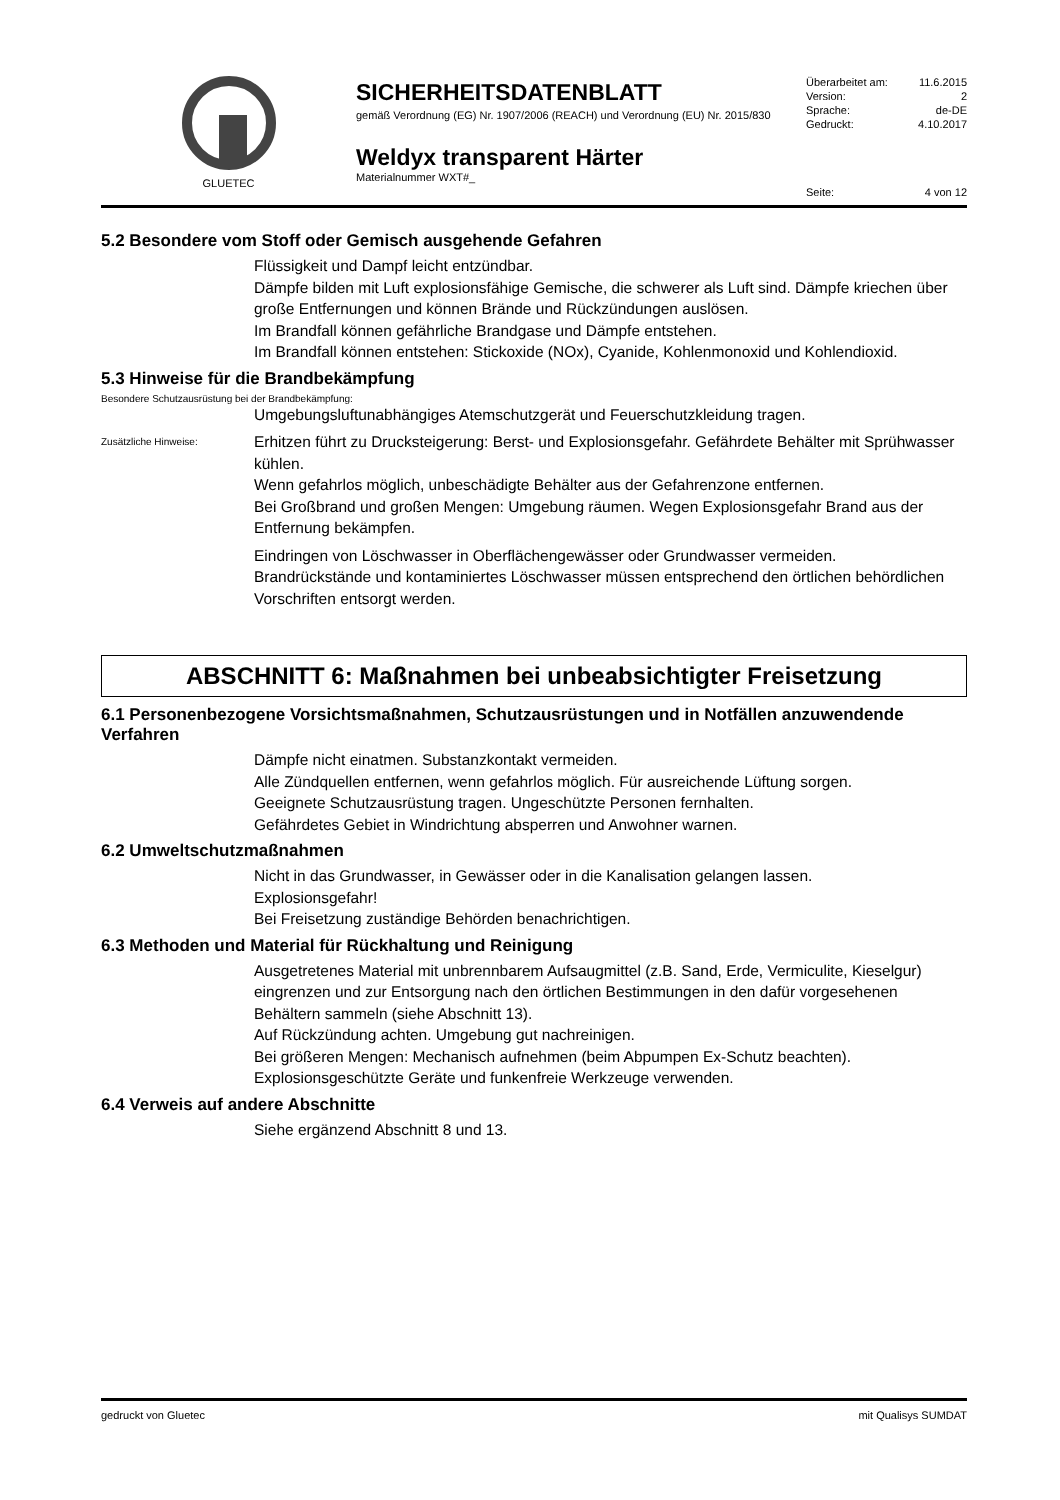GLUETEC
SICHERHEITSDATENBLATT
gemäß Verordnung (EG) Nr. 1907/2006 (REACH) und Verordnung (EU) Nr. 2015/830
Weldyx transparent Härter
Materialnummer WXT#_
Überarbeitet am: 11.6.2015
Version: 2
Sprache: de-DE
Gedruckt: 4.10.2017
Seite: 4 von 12
5.2 Besondere vom Stoff oder Gemisch ausgehende Gefahren
Flüssigkeit und Dampf leicht entzündbar.
Dämpfe bilden mit Luft explosionsfähige Gemische, die schwerer als Luft sind. Dämpfe kriechen über große Entfernungen und können Brände und Rückzündungen auslösen.
Im Brandfall können gefährliche Brandgase und Dämpfe entstehen.
Im Brandfall können entstehen: Stickoxide (NOx), Cyanide, Kohlenmonoxid und Kohlendioxid.
5.3 Hinweise für die Brandbekämpfung
Besondere Schutzausrüstung bei der Brandbekämpfung:
Umgebungsluftunabhängiges Atemschutzgerät und Feuerschutzkleidung tragen.
Zusätzliche Hinweise:
Erhitzen führt zu Drucksteigerung: Berst- und Explosionsgefahr. Gefährdete Behälter mit Sprühwasser kühlen.
Wenn gefahrlos möglich, unbeschädigte Behälter aus der Gefahrenzone entfernen.
Bei Großbrand und großen Mengen: Umgebung räumen. Wegen Explosionsgefahr Brand aus der Entfernung bekämpfen.
Eindringen von Löschwasser in Oberflächengewässer oder Grundwasser vermeiden.
Brandrückstände und kontaminiertes Löschwasser müssen entsprechend den örtlichen behördlichen Vorschriften entsorgt werden.
ABSCHNITT 6: Maßnahmen bei unbeabsichtigter Freisetzung
6.1 Personenbezogene Vorsichtsmaßnahmen, Schutzausrüstungen und in Notfällen anzuwendende Verfahren
Dämpfe nicht einatmen. Substanzkontakt vermeiden.
Alle Zündquellen entfernen, wenn gefahrlos möglich. Für ausreichende Lüftung sorgen.
Geeignete Schutzausrüstung tragen. Ungeschützte Personen fernhalten.
Gefährdetes Gebiet in Windrichtung absperren und Anwohner warnen.
6.2 Umweltschutzmaßnahmen
Nicht in das Grundwasser, in Gewässer oder in die Kanalisation gelangen lassen.
Explosionsgefahr!
Bei Freisetzung zuständige Behörden benachrichtigen.
6.3 Methoden und Material für Rückhaltung und Reinigung
Ausgetretenes Material mit unbrennbarem Aufsaugmittel (z.B. Sand, Erde, Vermiculite, Kieselgur) eingrenzen und zur Entsorgung nach den örtlichen Bestimmungen in den dafür vorgesehenen Behältern sammeln (siehe Abschnitt 13).
Auf Rückzündung achten. Umgebung gut nachreinigen.
Bei größeren Mengen: Mechanisch aufnehmen (beim Abpumpen Ex-Schutz beachten).
Explosionsgeschützte Geräte und funkenfreie Werkzeuge verwenden.
6.4 Verweis auf andere Abschnitte
Siehe ergänzend Abschnitt 8 und 13.
gedruckt von Gluetec mit Qualisys SUMDAT